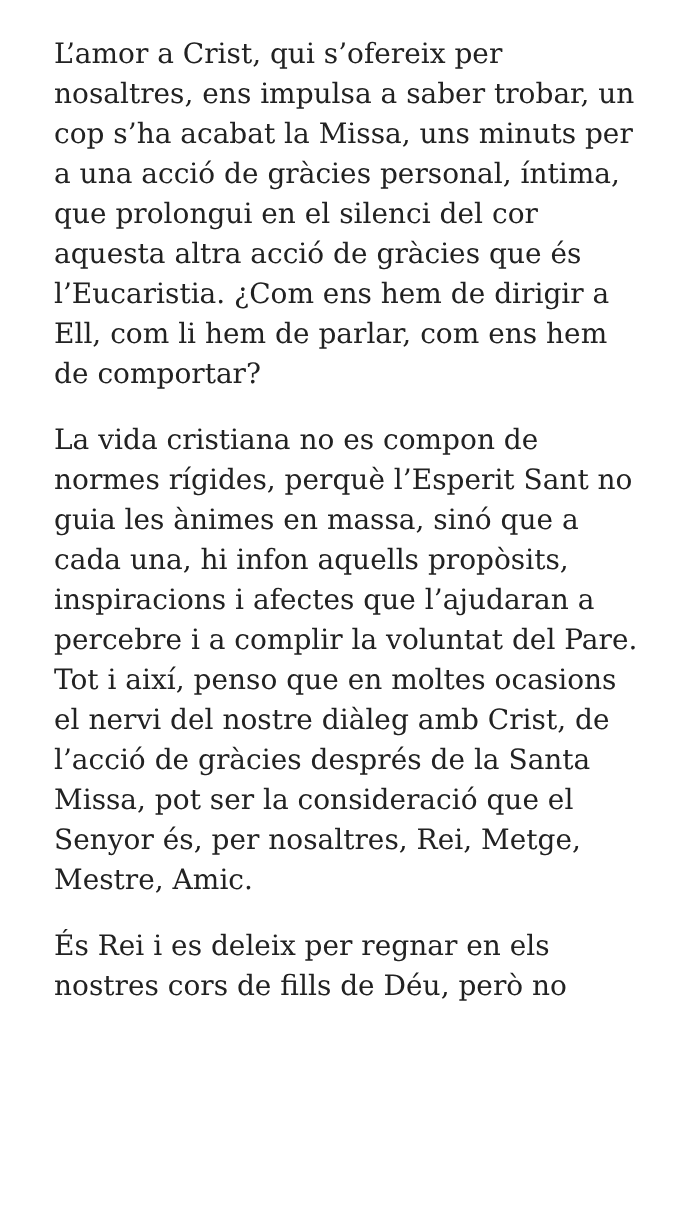L’amor a Crist, qui s’ofereix per nosaltres, ens impulsa a saber trobar, un cop s’ha acabat la Missa, uns minuts per a una acció de gràcies personal, íntima, que prolongui en el silenci del cor aquesta altra acció de gràcies que és l’Eucaristia. ¿Com ens hem de dirigir a Ell, com li hem de parlar, com ens hem de comportar?
La vida cristiana no es compon de normes rígides, perquè l’Esperit Sant no guia les ànimes en massa, sinó que a cada una, hi infon aquells propòsits, inspiracions i afectes que l’ajudaran a percebre i a complir la voluntat del Pare. Tot i així, penso que en moltes ocasions el nervi del nostre diàleg amb Crist, de l’acció de gràcies després de la Santa Missa, pot ser la consideració que el Senyor és, per nosaltres, Rei, Metge, Mestre, Amic.
És Rei i es deleix per regnar en els nostres cors de fills de Déu, però no